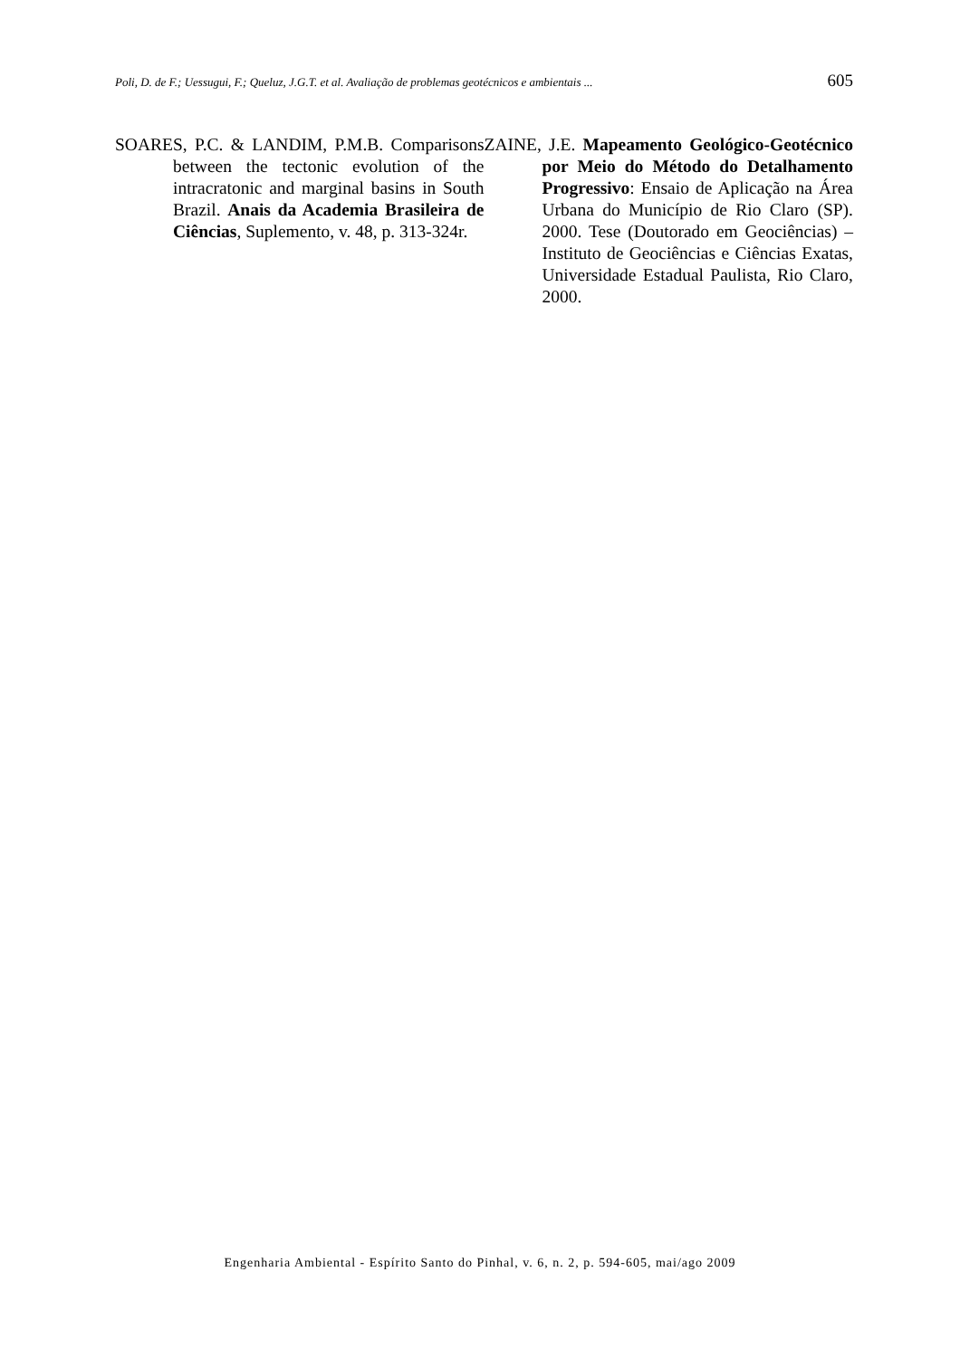Poli, D. de F.; Uessugui, F.; Queluz, J.G.T. et al. Avaliação de problemas geotécnicos e ambientais ... 605
SOARES, P.C. & LANDIM, P.M.B. Comparisons between the tectonic evolution of the intracratonic and marginal basins in South Brazil. Anais da Academia Brasileira de Ciências, Suplemento, v. 48, p. 313-324r.
ZAINE, J.E. Mapeamento Geológico-Geotécnico por Meio do Método do Detalhamento Progressivo: Ensaio de Aplicação na Área Urbana do Município de Rio Claro (SP). 2000. Tese (Doutorado em Geociências) – Instituto de Geociências e Ciências Exatas, Universidade Estadual Paulista, Rio Claro, 2000.
Engenharia Ambiental - Espírito Santo do Pinhal, v. 6, n. 2, p. 594-605, mai/ago 2009